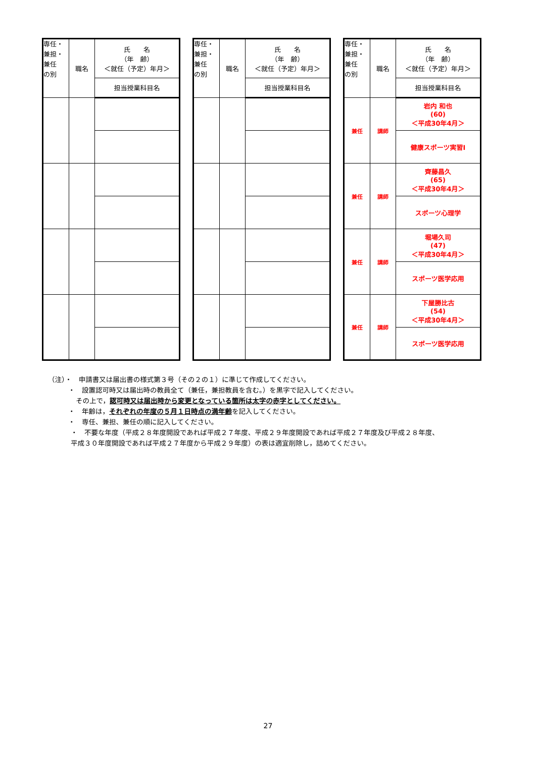| 専任・ 兼担・ 兼任 の別 | 職名 | 氏 名 （年 齢） ＜就任（予定）年月＞ |
| --- | --- | --- |
| | | 担当授業科目名 |
| 専任・ 兼担・ 兼任 の別 | 職名 | 氏 名 （年 齢） ＜就任（予定）年月＞ |
| --- | --- | --- |
| | | 担当授業科目名 |
| 専任・ 兼担・ 兼任 の別 | 職名 | 氏 名 （年 齢） ＜就任（予定）年月＞ |
| --- | --- | --- |
| | | 担当授業科目名 |
| 兼任 | 講師 | 岩内 和也 (60) ＜平成30年4月＞ |
| | | 健康スポーツ実習Ⅰ |
| 兼任 | 講師 | 齊藤昌久 (65) ＜平成30年4月＞ |
| | | スポーツ心理学 |
| 兼任 | 講師 | 堀場久司 (47) ＜平成30年4月＞ |
| | | スポーツ医学応用 |
| 兼任 | 講師 | 下屋勝比古 (54) ＜平成30年4月＞ |
| | | スポーツ医学応用 |
（注）・　申請書又は届出書の様式第３号（その２の１）に準じて作成してください。
・　設置認可時又は届出時の教員全て（兼任，兼担教員を含む。）を黒字で記入してください。
その上で，認可時又は届出時から変更となっている箇所は太字の赤字としてください。
・　年齢は，それぞれの年度の５月１日時点の満年齢を記入してください。
・　専任、兼担、兼任の順に記入してください。
・　不要な年度（平成２８年度開設であれば平成２７年度、平成２９年度開設であれば平成２７年度及び平成２８年度、
平成３０年度開設であれば平成２７年度から平成２９年度）の表は適宜削除し，詰めてください。
27